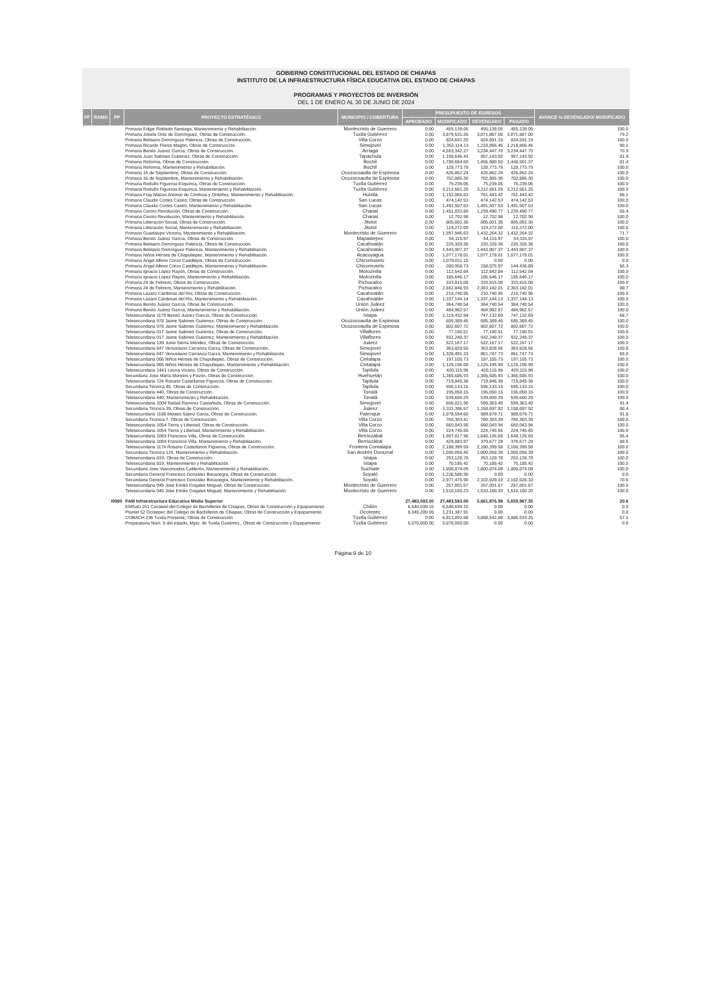GOBIERNO CONSTITUCIONAL DEL ESTADO DE CHIAPAS
INSTITUTO DE LA INFRAESTRUCTURA FÍSICA EDUCATIVA DEL ESTADO DE CHIAPAS
PROGRAMAS Y PROYECTOS DE INVERSIÓN
DEL 1 DE ENERO AL 30 DE JUNIO DE 2024
| FF | RAMO | PP | PROYECTO ESTRATÉGICO | MUNICIPIO / COBERTURA | PRESUPUESTO DE EGRESOS | | | | AVANCE % DEVENGADO/ MODIFICADO |
| --- | --- | --- | --- | --- | --- | --- | --- | --- | --- |
| | | | | | APROBADO | MODIFICADO | DEVENGADO | PAGADO | |
| | | | Primaria Edgar Robledo Santiago, Mantenimiento y Rehabilitación. | Montecristo de Guerrero | 0.00 | 455,139.05 | 455,139.05 | 455,139.05 | 100.0 |
| | | | Primaria Josefa Ortiz de Domínguez, Obras de Construcción. | Tuxtla Gutiérrez | 0.00 | 3,879,531.26 | 3,071,887.00 | 3,071,887.00 | 79.2 |
| | | | Primaria Belisario Domínguez Palencia, Obras de Construcción. | Villa Corzo | 0.00 | 824,691.20 | 824,691.19 | 824,691.19 | 100.0 |
| | | | Primaria Ricardo Flores Magón, Obras de Construcción. | Simojovel | 0.00 | 1,352,114.13 | 1,218,866.45 | 1,218,866.45 | 90.1 |
| | | | Primaria Benito Juárez García, Obras de Construcción. | Arriaga | 0.00 | 4,563,342.27 | 3,234,447.70 | 3,234,447.70 | 70.9 |
| | | | Primaria Juan Sabines Gutiérrez, Obras de Construcción. | Tapachula | 0.00 | 1,168,646.43 | 957,143.92 | 957,143.92 | 81.9 |
| | | | Primaria Reforma, Obras de Construcción. | Bochil | 0.00 | 1,789,664.60 | 1,455,980.50 | 1,448,001.37 | 81.4 |
| | | | Primaria Reforma, Mantenimiento y Rehabilitación. | Bochil | 0.00 | 128,773.79 | 128,773.79 | 128,773.79 | 100.0 |
| | | | Primaria 16 de Septiembre, Obras de Construcción. | Ocozocoautla de Espinosa | 0.00 | 426,862.24 | 426,862.24 | 426,862.24 | 100.0 |
| | | | Primaria 16 de Septiembre, Mantenimiento y Rehabilitación. | Ocozocoautla de Espinosa | 0.00 | 702,885.30 | 702,885.30 | 702,885.30 | 100.0 |
| | | | Primaria Rodulfo Figueroa Esquinca, Obras de Construcción. | Tuxtla Gutiérrez | 0.00 | 75,239.06 | 75,239.06 | 75,239.06 | 100.0 |
| | | | Primaria Rodulfo Figueroa Esquinca, Mantenimiento y Rehabilitación. | Tuxtla Gutiérrez | 0.00 | 3,212,561.25 | 3,212,561.25 | 3,212,561.25 | 100.0 |
| | | | Primaria Fray Matías Antonio de Córdova y Ordoñez, Mantenimiento y Rehabilitación. | Huixtla | 0.00 | 1,152,065.83 | 761,443.42 | 761,443.42 | 66.1 |
| | | | Primaria Claudio Cortes Castro, Obras de Construcción. | San Lucas | 0.00 | 474,142.53 | 474,142.53 | 474,142.53 | 100.0 |
| | | | Primaria Claudio Cortes Castro, Mantenimiento y Rehabilitación. | San Lucas | 0.00 | 1,491,507.53 | 1,491,507.53 | 1,491,507.53 | 100.0 |
| | | | Primaria Centro Revolución, Obras de Construcción. | Chanal | 0.00 | 1,451,033.80 | 1,239,490.77 | 1,239,490.77 | 85.4 |
| | | | Primaria Centro Revolución, Mantenimiento y Rehabilitación. | Chanal | 0.00 | 12,702.98 | 12,702.98 | 12,702.98 | 100.0 |
| | | | Primaria Liberación Social, Obras de Construcción. | Jitotol | 0.00 | 805,001.30 | 805,001.30 | 805,001.30 | 100.0 |
| | | | Primaria Liberación Social, Mantenimiento y Rehabilitación. | Jitotol | 0.00 | 119,272.00 | 119,272.00 | 119,272.00 | 100.0 |
| | | | Primaria Guadalupe Victoria, Mantenimiento y Rehabilitación. | Montecristo de Guerrero | 0.00 | 1,997,946.63 | 1,432,264.32 | 1,432,264.32 | 71.7 |
| | | | Primaria Benito Juárez García, Obras de Construcción. | Mapastepec | 0.00 | 54,115.97 | 54,115.97 | 54,115.97 | 100.0 |
| | | | Primaria Belisario Domínguez Palencia, Obras de Construcción. | Cacahoatán | 0.00 | 220,328.36 | 220,328.36 | 220,328.36 | 100.0 |
| | | | Primaria Belisario Domínguez Palencia, Mantenimiento y Rehabilitación. | Cacahoatán | 0.00 | 1,443,907.37 | 1,443,907.37 | 1,443,907.37 | 100.0 |
| | | | Primaria Niños Héroes de Chapultepec, Mantenimiento y Rehabilitación. | Acacoyagua | 0.00 | 1,077,178.01 | 1,077,178.01 | 1,077,178.01 | 100.0 |
| | | | Primaria Ángel Albino Corzo Castillejos, Obras de Construcción. | Chicomuselo | 0.00 | 1,079,011.15 | 0.00 | 0.00 | 0.0 |
| | | | Primaria Ángel Albino Corzo Castillejos, Mantenimiento y Rehabilitación. | Chicomuselo | 0.00 | 280,958.73 | 158,075.97 | 144,438.89 | 56.3 |
| | | | Primaria Ignacio López Rayón, Obras de Construcción. | Motozintla | 0.00 | 112,542.84 | 112,542.84 | 112,542.84 | 100.0 |
| | | | Primaria Ignacio López Rayón, Mantenimiento y Rehabilitación. | Motozintla | 0.00 | 185,646.17 | 185,646.17 | 185,646.17 | 100.0 |
| | | | Primaria 24 de Febrero, Obras de Construcción. | Pichucalco | 0.00 | 333,815.08 | 333,815.08 | 333,815.08 | 100.0 |
| | | | Primaria 24 de Febrero, Mantenimiento y Rehabilitación. | Pichucalco | 0.00 | 2,662,848.93 | 2,363,182.01 | 2,363,182.01 | 88.7 |
| | | | Primaria Lázaro Cárdenas del Rio, Obras de Construcción. | Cacahoatán | 0.00 | 210,740.95 | 210,740.95 | 210,740.95 | 100.0 |
| | | | Primaria Lázaro Cárdenas del Rio, Mantenimiento y Rehabilitación. | Cacahoatán | 0.00 | 1,337,144.14 | 1,337,144.13 | 1,337,144.13 | 100.0 |
| | | | Primaria Benito Juárez García, Obras de Construcción. | Unión Juárez | 0.00 | 364,740.54 | 364,740.54 | 364,740.54 | 100.0 |
| | | | Primaria Benito Juárez García, Mantenimiento y Rehabilitación. | Unión Juárez | 0.00 | 484,962.57 | 484,962.57 | 484,962.57 | 100.0 |
| | | | Telesecundaria 1179 Benito Juárez García, Obras de Construcción. | Ixtapa | 0.00 | 1,119,432.94 | 747,132.69 | 747,132.69 | 66.7 |
| | | | Telesecundaria 978 Jaime Sabines Gutiérrez, Obras de Construcción. | Ocozocoautla de Espinosa | 0.00 | 685,389.45 | 685,389.45 | 685,389.45 | 100.0 |
| | | | Telesecundaria 978 Jaime Sabines Gutiérrez, Mantenimiento y Rehabilitación. | Ocozocoautla de Espinosa | 0.00 | 802,607.72 | 802,607.72 | 802,607.72 | 100.0 |
| | | | Telesecundaria 017 Jaime Sabines Gutiérrez, Obras de Construcción. | Villaflores | 0.00 | 77,190.51 | 77,190.51 | 77,190.51 | 100.0 |
| | | | Telesecundaria 017 Jaime Sabines Gutiérrez, Mantenimiento y Rehabilitación. | Villaflores | 0.00 | 932,248.37 | 932,248.37 | 932,248.37 | 100.0 |
| | | | Telesecundaria 139 Justo Sierra Méndez, Obras de Construcción. | Juárez | 0.00 | 522,167.17 | 522,167.17 | 522,167.17 | 100.0 |
| | | | Telesecundaria 647 Venustiano Carranza Garza, Obras de Construcción. | Simojovel | 0.00 | 363,828.56 | 363,828.56 | 363,828.56 | 100.0 |
| | | | Telesecundaria 647 Venustiano Carranza Garza, Mantenimiento y Rehabilitación. | Simojovel | 0.00 | 1,326,491.33 | 861,747.73 | 861,747.73 | 65.0 |
| | | | Telesecundaria 066 Niños Héroes de Chapultepec, Obras de Construcción. | Cintalapa | 0.00 | 197,105.73 | 197,105.73 | 197,105.73 | 100.0 |
| | | | Telesecundaria 066 Niños Héroes de Chapultepec, Mantenimiento y Rehabilitación. | Cintalapa | 0.00 | 1,125,196.00 | 1,125,195.99 | 1,125,195.99 | 100.0 |
| | | | Telesecundaria 1441 Leona Vicario, Obras de Construcción. | Tapilula | 0.00 | 420,115.96 | 420,115.96 | 420,115.96 | 100.0 |
| | | | Secundaria Jose María Morelos y Pavón, Obras de Construcción. | Huehuetán | 0.00 | 1,365,685.93 | 1,365,685.93 | 1,365,685.93 | 100.0 |
| | | | Telesecundaria 724 Rosario Castellanos Figueroa, Obras de Construcción. | Tapilula | 0.00 | 719,845.38 | 719,845.38 | 719,845.38 | 100.0 |
| | | | Secundaria Técnica 45, Obras de Construcción. | Tapilula | 0.00 | 595,133.15 | 595,133.15 | 595,133.15 | 100.0 |
| | | | Telesecundaria 440, Obras de Construcción. | Tonalá | 0.00 | 195,050.15 | 195,050.15 | 195,050.15 | 100.0 |
| | | | Telesecundaria 440, Mantenimiento y Rehabilitación. | Tonalá | 0.00 | 539,600.29 | 539,600.29 | 539,600.29 | 100.0 |
| | | | Telesecundaria 1004 Rafael Ramírez Castañeda, Obras de Construcción. | Simojovel | 0.00 | 656,021.90 | 599,363.40 | 599,363.40 | 91.4 |
| | | | Secundaria Técnica 39, Obras de Construcción. | Juárez | 0.00 | 1,311,396.57 | 1,158,697.92 | 1,158,697.92 | 88.4 |
| | | | Telesecundaria 1108 Moisés Sáenz Garza, Obras de Construcción. | Palenque | 0.00 | 1,078,594.60 | 989,679.71 | 989,679.71 | 91.8 |
| | | | Secundaria Técnica 7, Obras de Construcción. | Villa Corzo | 0.00 | 760,303.41 | 760,303.39 | 760,303.39 | 100.0 |
| | | | Telesecundaria 1054 Tierra y Libertad, Obras de Construcción. | Villa Corzo | 0.00 | 660,043.95 | 660,043.94 | 660,043.94 | 100.0 |
| | | | Telesecundaria 1054 Tierra y Libertad, Mantenimiento y Rehabilitación. | Villa Corzo | 0.00 | 224,745.65 | 224,745.65 | 224,745.65 | 100.0 |
| | | | Telesecundaria 1069 Francisco Villa, Obras de Construcción. | Berriozábal | 0.00 | 1,907,017.96 | 1,648,126.69 | 1,648,126.69 | 86.4 |
| | | | Telesecundaria 1069 Francisco Villa, Mantenimiento y Rehabilitación. | Berriozábal | 0.00 | 429,083.97 | 379,677.28 | 379,677.28 | 88.5 |
| | | | Telesecundaria 1174 Rosario Castellanos Figueroa, Obras de Construcción. | Frontera Comalapa | 0.00 | 2,180,399.59 | 2,180,399.58 | 2,180,399.58 | 100.0 |
| | | | Secundaria Técnica 124, Mantenimiento y Rehabilitación. | San Andrés Duraznal | 0.00 | 1,000,058.40 | 1,000,058.39 | 1,000,058.39 | 100.0 |
| | | | Telesecundaria 819, Obras de Construcción. | Ixtapa | 0.00 | 253,128.78 | 253,128.78 | 253,128.78 | 100.0 |
| | | | Telesecundaria 819, Mantenimiento y Rehabilitación. | Ixtapa | 0.00 | 70,185.42 | 70,185.42 | 70,185.42 | 100.0 |
| | | | Secundaria Jose Vasconcelos Calderón, Mantenimiento y Rehabilitación. | Suchiate | 0.00 | 1,800,874.09 | 1,800,874.08 | 1,800,874.08 | 100.0 |
| | | | Secundaria General Francisco González Bocanegra, Obras de Construcción. | Soyaló | 0.00 | 1,226,580.30 | 0.00 | 0.00 | 0.0 |
| | | | Secundaria General Francisco González Bocanegra, Mantenimiento y Rehabilitación. | Soyaló | 0.00 | 2,977,475.90 | 2,102,028.10 | 2,102,028.10 | 70.6 |
| | | | Telesecundaria 045 Jose Emilio Grajales Moguel, Obras de Construcción. | Montecristo de Guerrero | 0.00 | 257,001.67 | 257,001.67 | 257,001.67 | 100.0 |
| | | | Telesecundaria 045 Jose Emilio Grajales Moguel, Mantenimiento y Rehabilitación. | Montecristo de Guerrero | 0.00 | 1,510,160.23 | 1,510,160.20 | 1,510,160.20 | 100.0 |
| | | I0080 | FAM Infraestructura Educativa Media Superior | | 27,483,583.00 | 27,483,583.00 | 5,661,876.98 | 5,659,967.35 | 20.6 |
| | | | EMSaD 161 Cacateel del Colegio de Bachilleres de Chiapas, Obras de Construcción y Equipamiento | Chilón | 6,640,699.15 | 6,640,699.15 | 0.00 | 0.00 | 0.0 |
| | | | Plantel 52 Ocotepec del Colegio de Bachilleres de Chiapas, Obras de Construcción y Equipamiento | Ocotepec | 8,045,280.59 | 1,231,387.91 | 0.00 | 0.00 | 0.0 |
| | | | COBACH 236 Tuxtla Poniente, Obras de Construcción | Tuxtla Gutiérrez | 0.00 | 6,813,892.68 | 3,888,542.88 | 3,886,633.25 | 57.1 |
| | | | Preparatoria Núm. 5 del estado, Mpio. de Tuxtla Gutiérrez., Obras de Construcción y Equipamiento | Tuxtla Gutiérrez | 5,070,000.00 | 5,070,000.00 | 0.00 | 0.00 | 0.0 |
Página 9 de 10